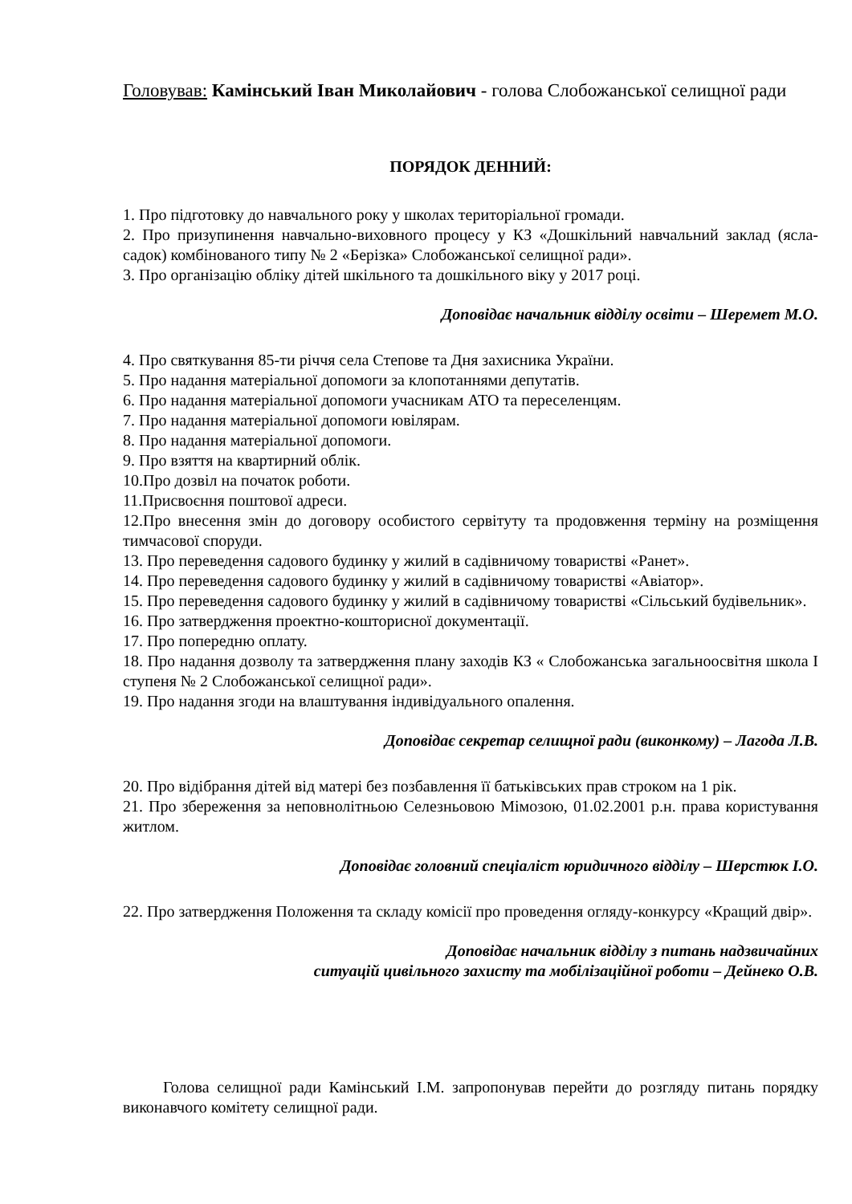Головував: Камінський Іван Миколайович - голова Слобожанської селищної ради
ПОРЯДОК ДЕННИЙ:
1. Про підготовку до навчального року у школах територіальної громади.
2. Про призупинення навчально-виховного процесу у КЗ «Дошкільний навчальний заклад (ясла-садок) комбінованого типу № 2 «Берізка» Слобожанської селищної ради».
3. Про організацію обліку дітей шкільного та дошкільного віку у 2017 році.
Доповідає начальник відділу освіти – Шеремет М.О.
4. Про святкування 85-ти річчя села Степове та Дня захисника України.
5. Про надання матеріальної допомоги за клопотаннями депутатів.
6. Про надання матеріальної допомоги учасникам АТО та переселенцям.
7. Про надання матеріальної допомоги ювілярам.
8. Про надання матеріальної допомоги.
9. Про взяття на квартирний облік.
10.Про дозвіл на початок роботи.
11.Присвоєння поштової адреси.
12.Про внесення змін до договору особистого сервітуту та продовження терміну на розміщення тимчасової споруди.
13. Про переведення садового будинку у жилий в садівничому товаристві «Ранет».
14. Про переведення садового будинку у жилий в садівничому товаристві «Авіатор».
15. Про переведення садового будинку у жилий в садівничому товаристві «Сільський будівельник».
16. Про затвердження проектно-кошторисної документації.
17. Про попередню оплату.
18. Про надання дозволу та затвердження плану заходів КЗ « Слобожанська загальноосвітня школа І ступеня № 2 Слобожанської селищної ради».
19. Про надання згоди на влаштування індивідуального опалення.
Доповідає секретар селищної ради (виконкому) – Лагода Л.В.
20. Про відібрання дітей від матері без позбавлення її батьківських прав строком на 1 рік.
21. Про збереження за неповнолітньою Селезньовою Мімозою, 01.02.2001 р.н. права користування житлом.
Доповідає головний спеціаліст юридичного відділу – Шерстюк І.О.
22. Про затвердження Положення та складу комісії про проведення огляду-конкурсу «Кращий двір».
Доповідає начальник відділу з питань надзвичайних
ситуацій цивільного захисту та мобілізаційної роботи – Дейнеко О.В.
Голова селищної ради Камінський І.М. запропонував перейти до розгляду питань порядку виконавчого комітету селищної ради.